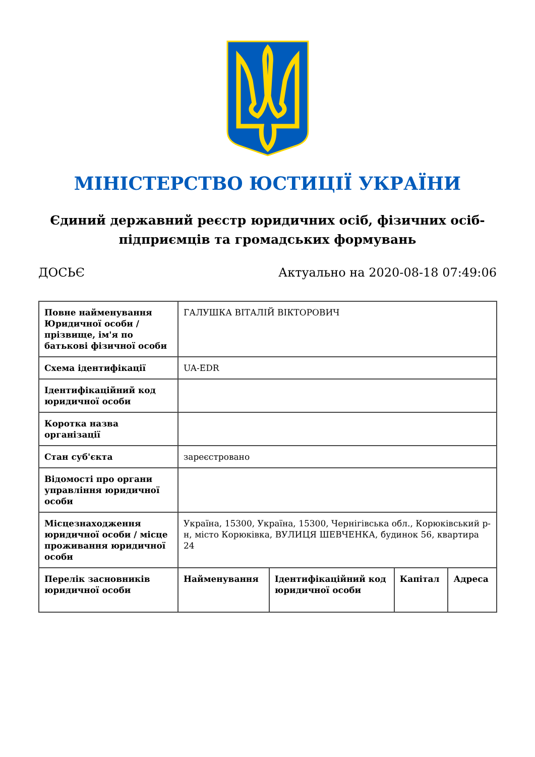МІНІСТЕРСТВО ЮСТИЦІЇ УКРАЇНИ
Єдиний державний реєстр юридичних осіб, фізичних осіб-підприємців та громадських формувань
ДОСЬЄ Актуально на 2020-08-18 07:49:06
| Повне найменування Юридичної особи / прізвище, ім'я по батькові фізичної особи | ГАЛУШКА ВІТАЛІЙ ВІКТОРОВИЧ | | | |
| Схема ідентифікації | UA-EDR | | | |
| Ідентифікаційний код юридичної особи | | | | |
| Коротка назва організації | | | | |
| Стан суб'єкта | зареєстровано | | | |
| Відомості про органи управління юридичної особи | | | | |
| Місцезнаходження юридичної особи / місце проживання юридичної особи | Україна, 15300, Україна, 15300, Чернігівська обл., Корюківський р-н, місто Корюківка, ВУЛИЦЯ ШЕВЧЕНКА, будинок 56, квартира 24 | | | |
| Перелік засновників юридичної особи | Найменування | Ідентифікаційний код юридичної особи | Капітал | Адреса |